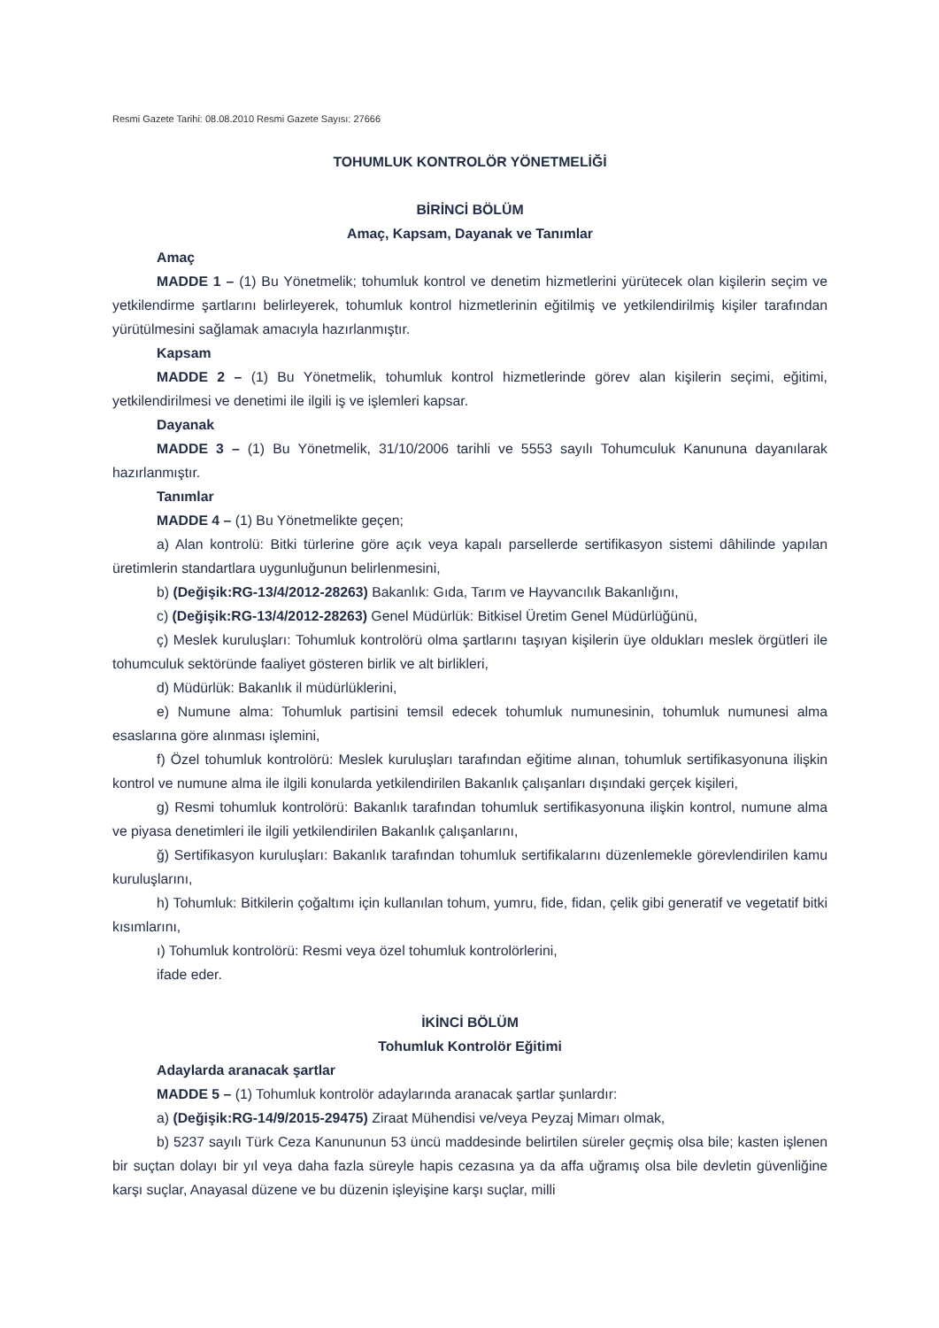Resmi Gazete Tarihi: 08.08.2010 Resmi Gazete Sayısı: 27666
TOHUMLUK KONTROLÖR YÖNETMELİĞİ
BİRİNCİ BÖLÜM
Amaç, Kapsam, Dayanak ve Tanımlar
Amaç
MADDE 1 – (1) Bu Yönetmelik; tohumluk kontrol ve denetim hizmetlerini yürütecek olan kişilerin seçim ve yetkilendirme şartlarını belirleyerek, tohumluk kontrol hizmetlerinin eğitilmiş ve yetkilendirilmiş kişiler tarafından yürütülmesini sağlamak amacıyla hazırlanmıştır.
Kapsam
MADDE 2 – (1) Bu Yönetmelik, tohumluk kontrol hizmetlerinde görev alan kişilerin seçimi, eğitimi, yetkilendirilmesi ve denetimi ile ilgili iş ve işlemleri kapsar.
Dayanak
MADDE 3 – (1) Bu Yönetmelik, 31/10/2006 tarihli ve 5553 sayılı Tohumculuk Kanununa dayanılarak hazırlanmıştır.
Tanımlar
MADDE 4 – (1) Bu Yönetmelikte geçen;
a) Alan kontrolü: Bitki türlerine göre açık veya kapalı parsellerde sertifikasyon sistemi dâhilinde yapılan üretimlerin standartlara uygunluğunun belirlenmesini,
b) (Değişik:RG-13/4/2012-28263) Bakanlık: Gıda, Tarım ve Hayvancılık Bakanlığını,
c) (Değişik:RG-13/4/2012-28263) Genel Müdürlük: Bitkisel Üretim Genel Müdürlüğünü,
ç) Meslek kuruluşları: Tohumluk kontrolörü olma şartlarını taşıyan kişilerin üye oldukları meslek örgütleri ile tohumculuk sektöründe faaliyet gösteren birlik ve alt birlikleri,
d) Müdürlük: Bakanlık il müdürlüklerini,
e) Numune alma: Tohumluk partisini temsil edecek tohumluk numunesinin, tohumluk numunesi alma esaslarına göre alınması işlemini,
f) Özel tohumluk kontrolörü: Meslek kuruluşları tarafından eğitime alınan, tohumluk sertifikasyonuna ilişkin kontrol ve numune alma ile ilgili konularda yetkilendirilen Bakanlık çalışanları dışındaki gerçek kişileri,
g) Resmi tohumluk kontrolörü: Bakanlık tarafından tohumluk sertifikasyonuna ilişkin kontrol, numune alma ve piyasa denetimleri ile ilgili yetkilendirilen Bakanlık çalışanlarını,
ğ) Sertifikasyon kuruluşları: Bakanlık tarafından tohumluk sertifikalarını düzenlemekle görevlendirilen kamu kuruluşlarını,
h) Tohumluk: Bitkilerin çoğaltımı için kullanılan tohum, yumru, fide, fidan, çelik gibi generatif ve vegetatif bitki kısımlarını,
ı) Tohumluk kontrolörü: Resmi veya özel tohumluk kontrolörlerini,
ifade eder.
İKİNCİ BÖLÜM
Tohumluk Kontrolör Eğitimi
Adaylarda aranacak şartlar
MADDE 5 – (1) Tohumluk kontrolör adaylarında aranacak şartlar şunlardır:
a) (Değişik:RG-14/9/2015-29475) Ziraat Mühendisi ve/veya Peyzaj Mimarı olmak,
b) 5237 sayılı Türk Ceza Kanununun 53 üncü maddesinde belirtilen süreler geçmiş olsa bile; kasten işlenen bir suçtan dolayı bir yıl veya daha fazla süreyle hapis cezasına ya da affa uğramış olsa bile devletin güvenliğine karşı suçlar, Anayasal düzene ve bu düzenin işleyişine karşı suçlar, milli